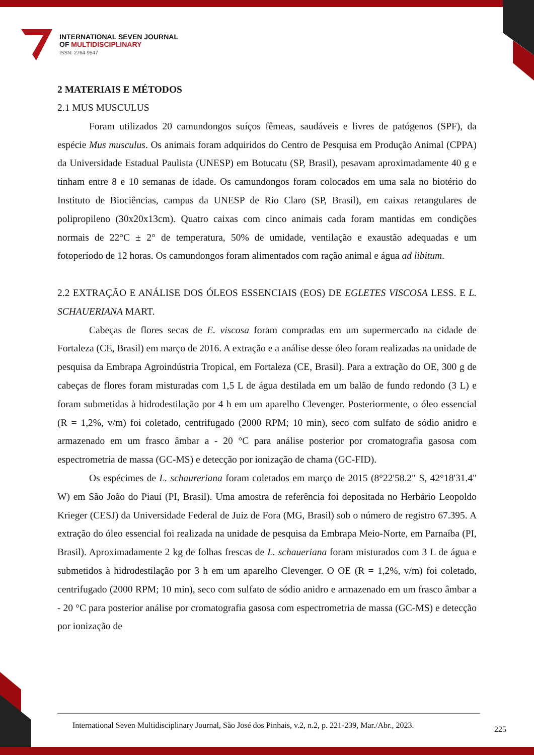INTERNATIONAL SEVEN JOURNAL
OF MULTIDISCIPLINARY
ISSN: 2764-9547
2 MATERIAIS E MÉTODOS
2.1 MUS MUSCULUS
Foram utilizados 20 camundongos suíços fêmeas, saudáveis e livres de patógenos (SPF), da espécie Mus musculus. Os animais foram adquiridos do Centro de Pesquisa em Produção Animal (CPPA) da Universidade Estadual Paulista (UNESP) em Botucatu (SP, Brasil), pesavam aproximadamente 40 g e tinham entre 8 e 10 semanas de idade. Os camundongos foram colocados em uma sala no biotério do Instituto de Biociências, campus da UNESP de Rio Claro (SP, Brasil), em caixas retangulares de polipropileno (30x20x13cm). Quatro caixas com cinco animais cada foram mantidas em condições normais de 22°C ± 2° de temperatura, 50% de umidade, ventilação e exaustão adequadas e um fotoperíodo de 12 horas. Os camundongos foram alimentados com ração animal e água ad libitum.
2.2 EXTRAÇÃO E ANÁLISE DOS ÓLEOS ESSENCIAIS (EOS) DE EGLETES VISCOSA LESS. E L. SCHAUERIANA MART.
Cabeças de flores secas de E. viscosa foram compradas em um supermercado na cidade de Fortaleza (CE, Brasil) em março de 2016. A extração e a análise desse óleo foram realizadas na unidade de pesquisa da Embrapa Agroindústria Tropical, em Fortaleza (CE, Brasil). Para a extração do OE, 300 g de cabeças de flores foram misturadas com 1,5 L de água destilada em um balão de fundo redondo (3 L) e foram submetidas à hidrodestilação por 4 h em um aparelho Clevenger. Posteriormente, o óleo essencial (R = 1,2%, v/m) foi coletado, centrifugado (2000 RPM; 10 min), seco com sulfato de sódio anidro e armazenado em um frasco âmbar a - 20 °C para análise posterior por cromatografia gasosa com espectrometria de massa (GC-MS) e detecção por ionização de chama (GC-FID).
Os espécimes de L. schaureriana foram coletados em março de 2015 (8°22'58.2" S, 42°18'31.4" W) em São João do Piauí (PI, Brasil). Uma amostra de referência foi depositada no Herbário Leopoldo Krieger (CESJ) da Universidade Federal de Juiz de Fora (MG, Brasil) sob o número de registro 67.395. A extração do óleo essencial foi realizada na unidade de pesquisa da Embrapa Meio-Norte, em Parnaíba (PI, Brasil). Aproximadamente 2 kg de folhas frescas de L. schaueriana foram misturados com 3 L de água e submetidos à hidrodestilação por 3 h em um aparelho Clevenger. O OE (R = 1,2%, v/m) foi coletado, centrifugado (2000 RPM; 10 min), seco com sulfato de sódio anidro e armazenado em um frasco âmbar a - 20 °C para posterior análise por cromatografia gasosa com espectrometria de massa (GC-MS) e detecção por ionização de
International Seven Multidisciplinary Journal, São José dos Pinhais, v.2, n.2, p. 221-239, Mar./Abr., 2023.
225